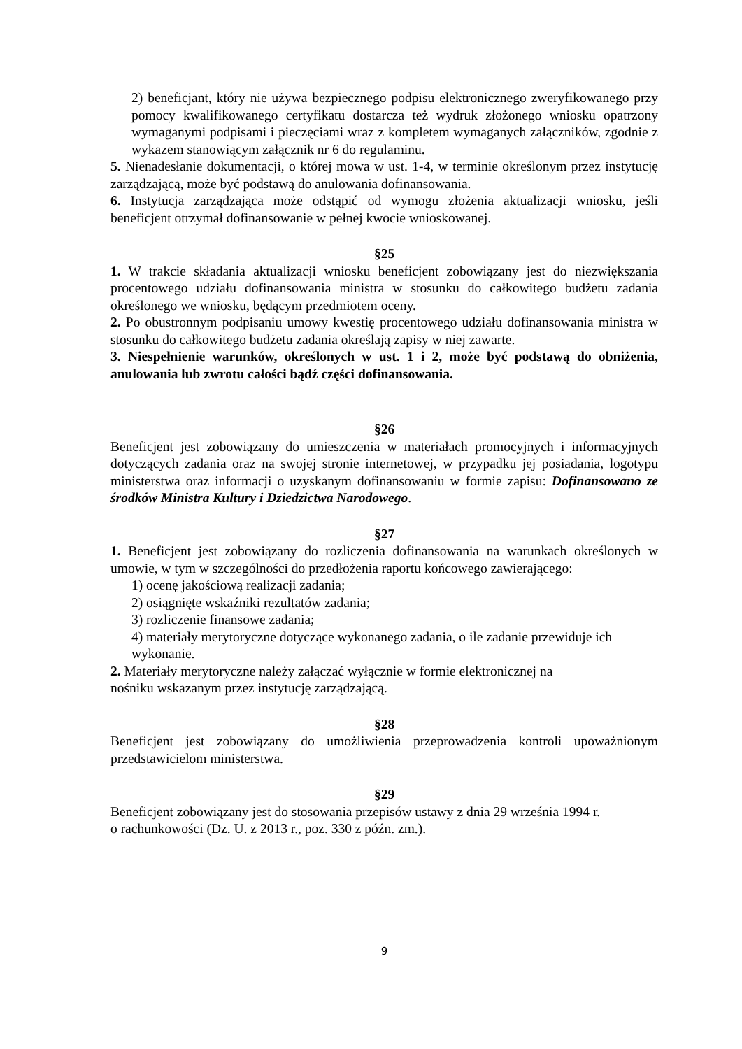2) beneficjant, który nie używa bezpiecznego podpisu elektronicznego zweryfikowanego przy pomocy kwalifikowanego certyfikatu dostarcza też wydruk złożonego wniosku opatrzony wymaganymi podpisami i pieczęciami wraz z kompletem wymaganych załączników, zgodnie z wykazem stanowiącym załącznik nr 6 do regulaminu.
5. Nienadesłanie dokumentacji, o której mowa w ust. 1-4, w terminie określonym przez instytucję zarządzającą, może być podstawą do anulowania dofinansowania.
6. Instytucja zarządzająca może odstąpić od wymogu złożenia aktualizacji wniosku, jeśli beneficjent otrzymał dofinansowanie w pełnej kwocie wnioskowanej.
§25
1. W trakcie składania aktualizacji wniosku beneficjent zobowiązany jest do niezwiększania procentowego udziału dofinansowania ministra w stosunku do całkowitego budżetu zadania określonego we wniosku, będącym przedmiotem oceny.
2. Po obustronnym podpisaniu umowy kwestię procentowego udziału dofinansowania ministra w stosunku do całkowitego budżetu zadania określają zapisy w niej zawarte.
3. Niespełnienie warunków, określonych w ust. 1 i 2, może być podstawą do obniżenia, anulowania lub zwrotu całości bądź części dofinansowania.
§26
Beneficjent jest zobowiązany do umieszczenia w materiałach promocyjnych i informacyjnych dotyczących zadania oraz na swojej stronie internetowej, w przypadku jej posiadania, logotypu ministerstwa oraz informacji o uzyskanym dofinansowaniu w formie zapisu: Dofinansowano ze środków Ministra Kultury i Dziedzictwa Narodowego.
§27
1. Beneficjent jest zobowiązany do rozliczenia dofinansowania na warunkach określonych w umowie, w tym w szczególności do przedłożenia raportu końcowego zawierającego:
1) ocenę jakościową realizacji zadania;
2) osiągnięte wskaźniki rezultatów zadania;
3) rozliczenie finansowe zadania;
4) materiały merytoryczne dotyczące wykonanego zadania, o ile zadanie przewiduje ich wykonanie.
2. Materiały merytoryczne należy załączać wyłącznie w formie elektronicznej na
nośniku wskazanym przez instytucję zarządzającą.
§28
Beneficjent jest zobowiązany do umożliwienia przeprowadzenia kontroli upoważnionym przedstawicielom ministerstwa.
§29
Beneficjent zobowiązany jest do stosowania przepisów ustawy z dnia 29 września 1994 r.
o rachunkowości (Dz. U. z 2013 r., poz. 330 z późn. zm.).
9